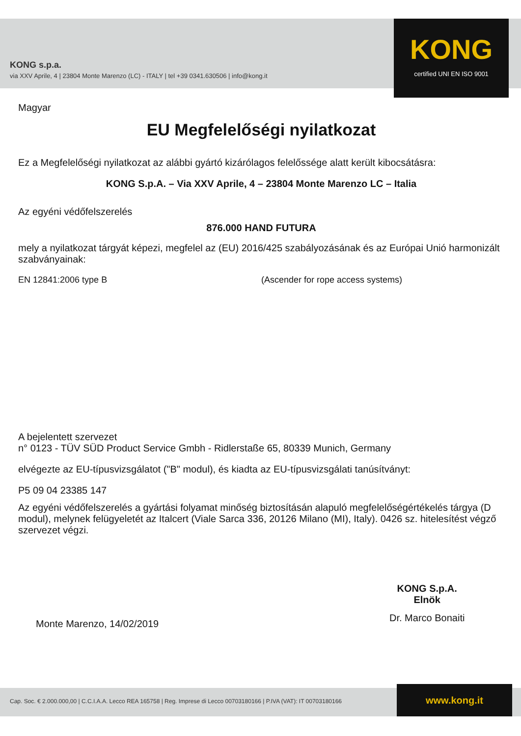KONG s.p.a.
via XXV Aprile, 4 | 23804 Monte Marenzo (LC) - ITALY | tel +39 0341.630506 | info@kong.it
KONG
certified UNI EN ISO 9001
Magyar
EU Megfelelőségi nyilatkozat
Ez a Megfelelőségi nyilatkozat az alábbi gyártó kizárólagos felelőssége alatt került kibocsátásra:
KONG S.p.A. – Via XXV Aprile, 4 – 23804 Monte Marenzo LC – Italia
Az egyéni védőfelszerelés
876.000 HAND FUTURA
mely a nyilatkozat tárgyát képezi, megfelel az (EU) 2016/425 szabályozásának és az Európai Unió harmonizált szabványainak:
EN 12841:2006 type B (Ascender for rope access systems)
A bejelentett szervezet
n° 0123 - TÜV SÜD Product Service Gmbh - Ridlerstaße 65, 80339 Munich, Germany
elvégezte az EU-típusvizsgálatot ("B" modul), és kiadta az EU-típusvizsgálati tanúsítványt:
P5 09 04 23385 147
Az egyéni védőfelszerelés a gyártási folyamat minőség biztosításán alapuló megfelelőségértékelés tárgya (D modul), melynek felügyeletét az Italcert (Viale Sarca 336, 20126 Milano (MI), Italy). 0426 sz. hitelesítést végző szervezet végzi.
Monte Marenzo, 14/02/2019
KONG S.p.A.
Elnök
Dr. Marco Bonaiti
Cap. Soc. € 2.000.000,00 | C.C.I.A.A. Lecco REA 165758 | Reg. Imprese di Lecco 00703180166 | P.IVA (VAT): IT 00703180166
www.kong.it